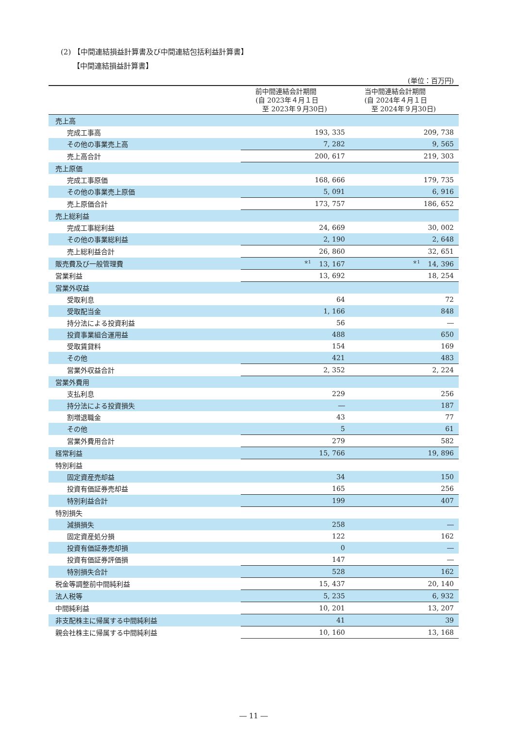(2) 【中間連結損益計算書及び中間連結包括利益計算書】
【中間連結損益計算書】
(単位：百万円)
| | 前中間連結会計期間 (自 2023年４月１日 至 2023年９月30日) | 当中間連結会計期間 (自 2024年４月１日 至 2024年９月30日) |
| --- | --- | --- |
| 売上高 | | |
| 完成工事高 | 193, 335 | 209, 738 |
| その他の事業売上高 | 7, 282 | 9, 565 |
| 売上高合計 | 200, 617 | 219, 303 |
| 売上原価 | | |
| 完成工事原価 | 168, 666 | 179, 735 |
| その他の事業売上原価 | 5, 091 | 6, 916 |
| 売上原価合計 | 173, 757 | 186, 652 |
| 売上総利益 | | |
| 完成工事総利益 | 24, 669 | 30, 002 |
| その他の事業総利益 | 2, 190 | 2, 648 |
| 売上総利益合計 | 26, 860 | 32, 651 |
| 販売費及び一般管理費 | <sup>※1</sup> 13, 167 | <sup>※1</sup> 14, 396 |
| 営業利益 | 13, 692 | 18, 254 |
| 営業外収益 | | |
| 受取利息 | 64 | 72 |
| 受取配当金 | 1, 166 | 848 |
| 持分法による投資利益 | 56 | ― |
| 投資事業組合運用益 | 488 | 650 |
| 受取賃貸料 | 154 | 169 |
| その他 | 421 | 483 |
| 営業外収益合計 | 2, 352 | 2, 224 |
| 営業外費用 | | |
| 支払利息 | 229 | 256 |
| 持分法による投資損失 | ― | 187 |
| 割増退職金 | 43 | 77 |
| その他 | 5 | 61 |
| 営業外費用合計 | 279 | 582 |
| 経常利益 | 15, 766 | 19, 896 |
| 特別利益 | | |
| 固定資産売却益 | 34 | 150 |
| 投資有価証券売却益 | 165 | 256 |
| 特別利益合計 | 199 | 407 |
| 特別損失 | | |
| 減損損失 | 258 | ― |
| 固定資産処分損 | 122 | 162 |
| 投資有価証券売却損 | 0 | ― |
| 投資有価証券評価損 | 147 | ― |
| 特別損失合計 | 528 | 162 |
| 税金等調整前中間純利益 | 15, 437 | 20, 140 |
| 法人税等 | 5, 235 | 6, 932 |
| 中間純利益 | 10, 201 | 13, 207 |
| 非支配株主に帰属する中間純利益 | 41 | 39 |
| 親会社株主に帰属する中間純利益 | 10, 160 | 13, 168 |
― 11 ―